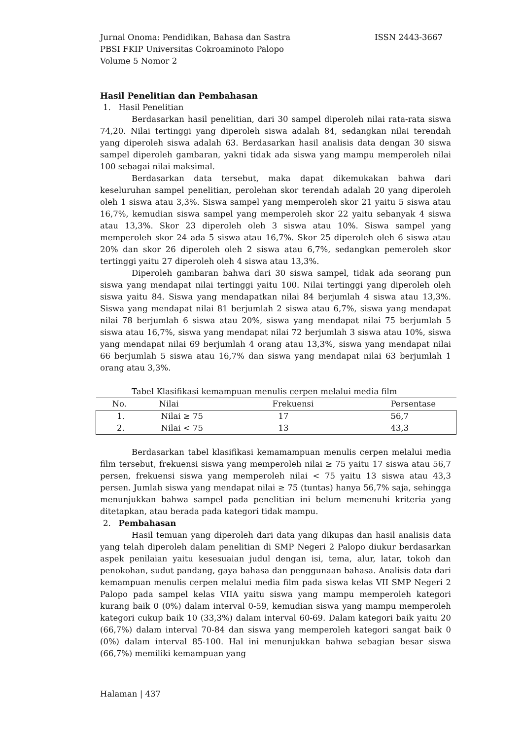ISSN 2443-3667 Jurnal Onoma: Pendidikan, Bahasa dan Sastra
PBSI FKIP Universitas Cokroaminoto Palopo
Volume 5 Nomor 2
Hasil Penelitian dan Pembahasan
1. Hasil Penelitian
Berdasarkan hasil penelitian, dari 30 sampel diperoleh nilai rata-rata siswa 74,20. Nilai tertinggi yang diperoleh siswa adalah 84, sedangkan nilai terendah yang diperoleh siswa adalah 63. Berdasarkan hasil analisis data dengan 30 siswa sampel diperoleh gambaran, yakni tidak ada siswa yang mampu memperoleh nilai 100 sebagai nilai maksimal.
Berdasarkan data tersebut, maka dapat dikemukakan bahwa dari keseluruhan sampel penelitian, perolehan skor terendah adalah 20 yang diperoleh oleh 1 siswa atau 3,3%. Siswa sampel yang memperoleh skor 21 yaitu 5 siswa atau 16,7%, kemudian siswa sampel yang memperoleh skor 22 yaitu sebanyak 4 siswa atau 13,3%. Skor 23 diperoleh oleh 3 siswa atau 10%. Siswa sampel yang memperoleh skor 24 ada 5 siswa atau 16,7%. Skor 25 diperoleh oleh 6 siswa atau 20% dan skor 26 diperoleh oleh 2 siswa atau 6,7%, sedangkan pemeroleh skor tertinggi yaitu 27 diperoleh oleh 4 siswa atau 13,3%.
Diperoleh gambaran bahwa dari 30 siswa sampel, tidak ada seorang pun siswa yang mendapat nilai tertinggi yaitu 100. Nilai tertinggi yang diperoleh oleh siswa yaitu 84. Siswa yang mendapatkan nilai 84 berjumlah 4 siswa atau 13,3%. Siswa yang mendapat nilai 81 berjumlah 2 siswa atau 6,7%, siswa yang mendapat nilai 78 berjumlah 6 siswa atau 20%, siswa yang mendapat nilai 75 berjumlah 5 siswa atau 16,7%, siswa yang mendapat nilai 72 berjumlah 3 siswa atau 10%, siswa yang mendapat nilai 69 berjumlah 4 orang atau 13,3%, siswa yang mendapat nilai 66 berjumlah 5 siswa atau 16,7% dan siswa yang mendapat nilai 63 berjumlah 1 orang atau 3,3%.
Tabel Klasifikasi kemampuan menulis cerpen melalui media film
| No. | Nilai | Frekuensi | Persentase |
| --- | --- | --- | --- |
| 1. | Nilai ≥ 75 | 17 | 56,7 |
| 2. | Nilai < 75 | 13 | 43,3 |
Berdasarkan tabel klasifikasi kemamampuan menulis cerpen melalui media film tersebut, frekuensi siswa yang memperoleh nilai ≥ 75 yaitu 17 siswa atau 56,7 persen, frekuensi siswa yang memperoleh nilai < 75 yaitu 13 siswa atau 43,3 persen. Jumlah siswa yang mendapat nilai ≥ 75 (tuntas) hanya 56,7% saja, sehingga menunjukkan bahwa sampel pada penelitian ini belum memenuhi kriteria yang ditetapkan, atau berada pada kategori tidak mampu.
2. Pembahasan
Hasil temuan yang diperoleh dari data yang dikupas dan hasil analisis data yang telah diperoleh dalam penelitian di SMP Negeri 2 Palopo diukur berdasarkan aspek penilaian yaitu kesesuaian judul dengan isi, tema, alur, latar, tokoh dan penokohan, sudut pandang, gaya bahasa dan penggunaan bahasa. Analisis data dari kemampuan menulis cerpen melalui media film pada siswa kelas VII SMP Negeri 2 Palopo pada sampel kelas VIIA yaitu siswa yang mampu memperoleh kategori kurang baik 0 (0%) dalam interval 0-59, kemudian siswa yang mampu memperoleh kategori cukup baik 10 (33,3%) dalam interval 60-69. Dalam kategori baik yaitu 20 (66,7%) dalam interval 70-84 dan siswa yang memperoleh kategori sangat baik 0 (0%) dalam interval 85-100. Hal ini menunjukkan bahwa sebagian besar siswa (66,7%) memiliki kemampuan yang
Halaman | 437